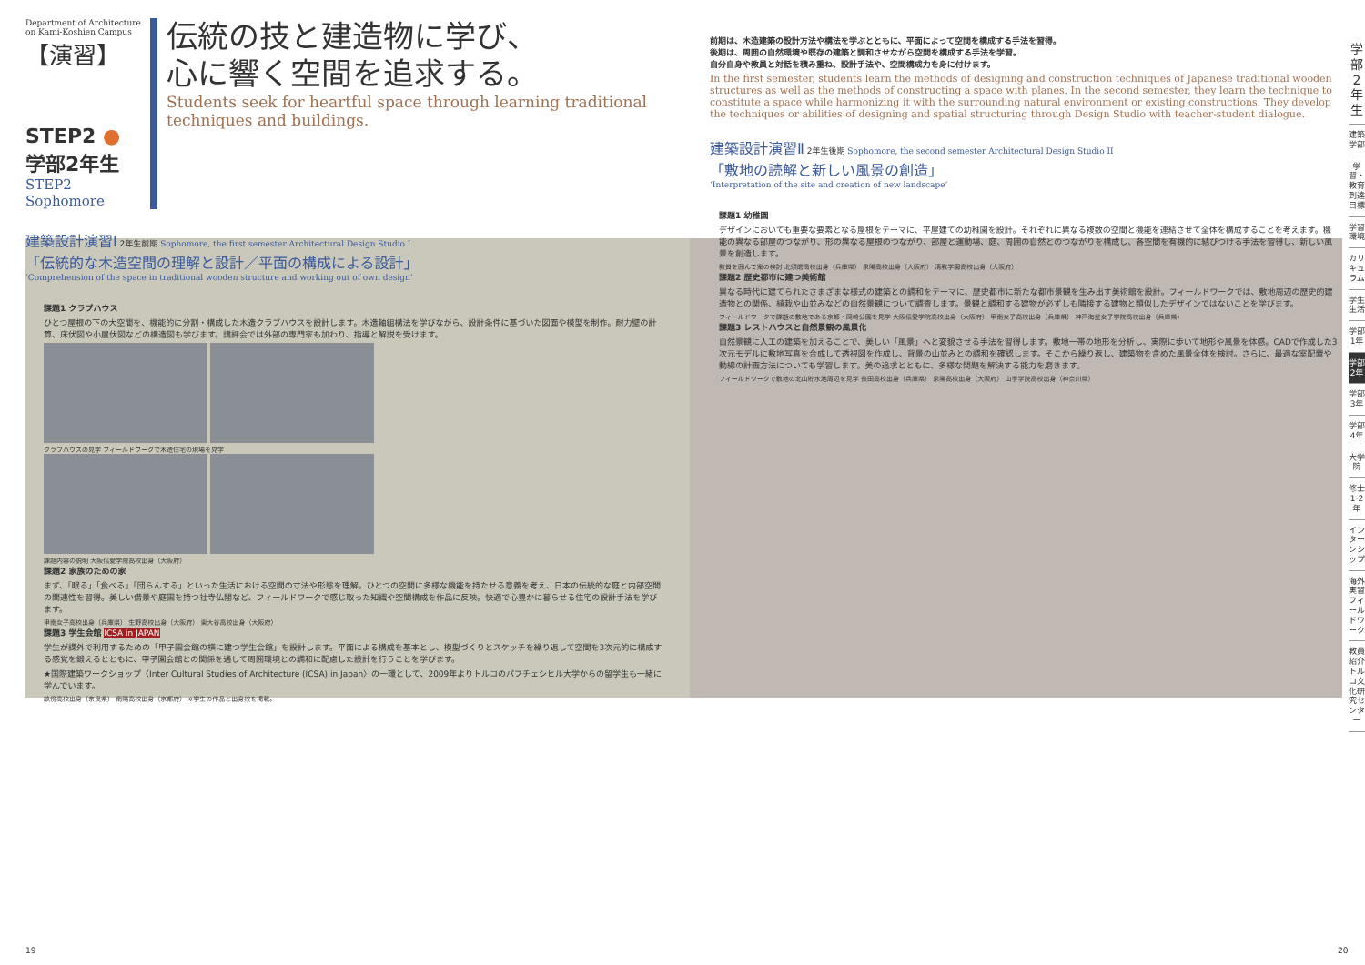Department of Architecture
on Kami-Koshien Campus 【演習】
STEP2 ● 学部2年生
STEP2 Sophomore
伝統の技と建造物に学び、
心に響く空間を追求する。
Students seek for heartful space through learning traditional techniques and buildings.
建築設計演習Ⅰ 2年生前期 Sophomore, the first semester Architectural Design Studio I
「伝統的な木造空間の理解と設計／平面の構成による設計」
‘Comprehension of the space in traditional wooden structure and working out of own design’
課題1 クラブハウス
ひとつ屋根の下の大空間を、機能的に分割・構成した木造クラブハウスを設計します。木造軸組構法を学びながら、設計条件に基づいた図面や模型を制作。耐力壁の計算、床伏図や小屋伏図などの構造図も学びます。講評会では外部の専門家も加わり、指導と解説を受けます。
クラブハウスの見学 フィールドワークで木造住宅の現場を見学
課題内容の説明 大阪信愛学院高校出身（大阪府）
課題2 家族のための家
まず、「眠る」「食べる」「団らんする」といった生活における空間の寸法や形態を理解。ひとつの空間に多様な機能を持たせる意義を考え、日本の伝統的な庭と内部空間の関連性を習得。美しい借景や庭園を持つ社寺仏閣など、フィールドワークで感じ取った知識や空間構成を作品に反映。快適で心豊かに暮らせる住宅の設計手法を学びます。
甲南女子高校出身（兵庫県） 生野高校出身（大阪府） 東大谷高校出身（大阪府）
課題3 学生会館 ICSA in JAPAN
学生が課外で利用するための「甲子園会館の横に建つ学生会館」を設計します。平面による構成を基本とし、模型づくりとスケッチを繰り返して空間を3次元的に構成する感覚を鍛えるとともに、甲子園会館との関係を通して周囲環境との調和に配慮した設計を行うことを学びます。
★国際建築ワークショップ〈Inter Cultural Studies of Architecture (ICSA) in Japan〉の一環として、2009年よりトルコのパフチェシヒル大学からの留学生も一緒に学んでいます。
畝傍高校出身（奈良県） 南陽高校出身（京都府） ※学生の作品と出身校を掲載。
前期は、木造建築の設計方法や構法を学ぶとともに、平面によって空間を構成する手法を習得。
後期は、周囲の自然環境や既存の建築と調和させながら空間を構成する手法を学習。
自分自身や教員と対話を積み重ね、設計手法や、空間構成力を身に付けます。
In the first semester, students learn the methods of designing and construction techniques of Japanese traditional wooden structures as well as the methods of constructing a space with planes. In the second semester, they learn the technique to constitute a space while harmonizing it with the surrounding natural environment or existing constructions. They develop the techniques or abilities of designing and spatial structuring through Design Studio with teacher-student dialogue.
建築設計演習Ⅱ 2年生後期 Sophomore, the second semester Architectural Design Studio II
「敷地の読解と新しい風景の創造」
‘Interpretation of the site and creation of new landscape’
課題1 幼稚園
デザインにおいても重要な要素となる屋根をテーマに、平屋建ての幼稚園を設計。それぞれに異なる複数の空間と機能を連結させて全体を構成することを考えます。機能の異なる部屋のつながり、形の異なる屋根のつながり、部屋と運動場、庭、周囲の自然とのつながりを構成し、各空間を有機的に結びつける手法を習得し、新しい風景を創造します。
教員を囲んで案の検討 北須磨高校出身（兵庫県） 泉陽高校出身（大阪府） 清教学園高校出身（大阪府）
課題2 歴史都市に建つ美術館
異なる時代に建てられたさまざまな様式の建築との調和をテーマに、歴史都市に新たな都市景観を生み出す美術館を設計。フィールドワークでは、敷地周辺の歴史的建造物との関係、植栽や山並みなどの自然景観について調査します。景観と調和する建物が必ずしも隣接する建物と類似したデザインではないことを学びます。
フィールドワークで課題の敷地である京都・岡崎公園を見学 大阪信愛学院高校出身（大阪府） 甲南女子高校出身（兵庫県） 神戸海星女子学院高校出身（兵庫県）
課題3 レストハウスと自然景観の風景化
自然景観に人工の建築を加えることで、美しい「風景」へと変貌させる手法を習得します。敷地一帯の地形を分析し、実際に歩いて地形や風景を体感。CADで作成した3次元モデルに敷地写真を合成して透視図を作成し、背景の山並みとの調和を確認します。そこから繰り返し、建築物を含めた風景全体を検討。さらに、最適な室配置や動線の計画方法についても学習します。美の追求とともに、多様な問題を解決する能力を磨きます。
フィールドワークで敷地の北山貯水池周辺を見学 長田高校出身（兵庫県） 泉陽高校出身（大阪府） 山手学院高校出身（神奈川県）
19 20
学部2年生
建築学部
学習・教育到達目標
学習環境
カリキュラム
学生生活
学部1年
学部2年
学部3年
学部4年
大学院
修士1·2年
インターンシップ
海外実習 フィールドワーク
教員紹介 トルコ文化研究センター